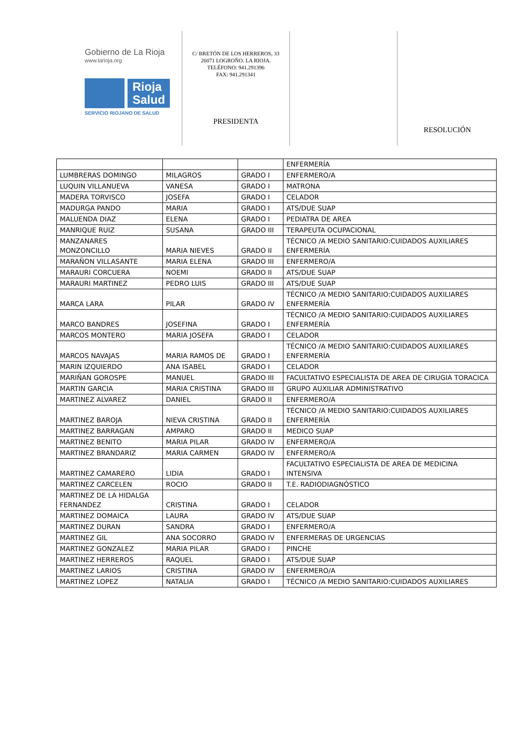Gobierno de La Rioja
www.larioja.org
Rioja
Salud
SERVICIO RIOJANO DE SALUD
C/ BRETÓN DE LOS HERREROS, 33
26071 LOGROÑO. LA RIOJA.
TELÉFONO: 941.291396
FAX: 941.291341
PRESIDENTA
RESOLUCIÓN
| | | | ENFERMERÍA |
| LUMBRERAS DOMINGO | MILAGROS | GRADO I | ENFERMERO/A |
| LUQUIN VILLANUEVA | VANESA | GRADO I | MATRONA |
| MADERA TORVISCO | JOSEFA | GRADO I | CELADOR |
| MADURGA PANDO | MARIA | GRADO I | ATS/DUE SUAP |
| MALUENDA DIAZ | ELENA | GRADO I | PEDIATRA DE AREA |
| MANRIQUE RUIZ | SUSANA | GRADO III | TERAPEUTA OCUPACIONAL |
| MANZANARES MONZONCILLO | MARIA NIEVES | GRADO II | TÉCNICO /A MEDIO SANITARIO:CUIDADOS AUXILIARES ENFERMERÍA |
| MARAÑON VILLASANTE | MARIA ELENA | GRADO III | ENFERMERO/A |
| MARAURI CORCUERA | NOEMI | GRADO II | ATS/DUE SUAP |
| MARAURI MARTINEZ | PEDRO LUIS | GRADO III | ATS/DUE SUAP |
| MARCA LARA | PILAR | GRADO IV | TÉCNICO /A MEDIO SANITARIO:CUIDADOS AUXILIARES ENFERMERÍA |
| MARCO BANDRES | JOSEFINA | GRADO I | TÉCNICO /A MEDIO SANITARIO:CUIDADOS AUXILIARES ENFERMERÍA |
| MARCOS MONTERO | MARIA JOSEFA | GRADO I | CELADOR |
| MARCOS NAVAJAS | MARIA RAMOS DE | GRADO I | TÉCNICO /A MEDIO SANITARIO:CUIDADOS AUXILIARES ENFERMERÍA |
| MARIN IZQUIERDO | ANA ISABEL | GRADO I | CELADOR |
| MARIÑAN GOROSPE | MANUEL | GRADO III | FACULTATIVO ESPECIALISTA DE AREA DE CIRUGIA TORACICA |
| MARTIN GARCIA | MARIA CRISTINA | GRADO III | GRUPO AUXILIAR ADMINISTRATIVO |
| MARTINEZ ALVAREZ | DANIEL | GRADO II | ENFERMERO/A |
| MARTINEZ BAROJA | NIEVA CRISTINA | GRADO II | TÉCNICO /A MEDIO SANITARIO:CUIDADOS AUXILIARES ENFERMERÍA |
| MARTINEZ BARRAGAN | AMPARO | GRADO II | MEDICO SUAP |
| MARTINEZ BENITO | MARIA PILAR | GRADO IV | ENFERMERO/A |
| MARTINEZ BRANDARIZ | MARIA CARMEN | GRADO IV | ENFERMERO/A |
| MARTINEZ CAMARERO | LIDIA | GRADO I | FACULTATIVO ESPECIALISTA DE AREA DE MEDICINA INTENSIVA |
| MARTINEZ CARCELEN | ROCIO | GRADO II | T.E. RADIODIAGNÓSTICO |
| MARTINEZ DE LA HIDALGA FERNANDEZ | CRISTINA | GRADO I | CELADOR |
| MARTINEZ DOMAICA | LAURA | GRADO IV | ATS/DUE SUAP |
| MARTINEZ DURAN | SANDRA | GRADO I | ENFERMERO/A |
| MARTINEZ GIL | ANA SOCORRO | GRADO IV | ENFERMERAS DE URGENCIAS |
| MARTINEZ GONZALEZ | MARIA PILAR | GRADO I | PINCHE |
| MARTINEZ HERREROS | RAQUEL | GRADO I | ATS/DUE SUAP |
| MARTINEZ LARIOS | CRISTINA | GRADO IV | ENFERMERO/A |
| MARTINEZ LOPEZ | NATALIA | GRADO I | TÉCNICO /A MEDIO SANITARIO:CUIDADOS AUXILIARES |